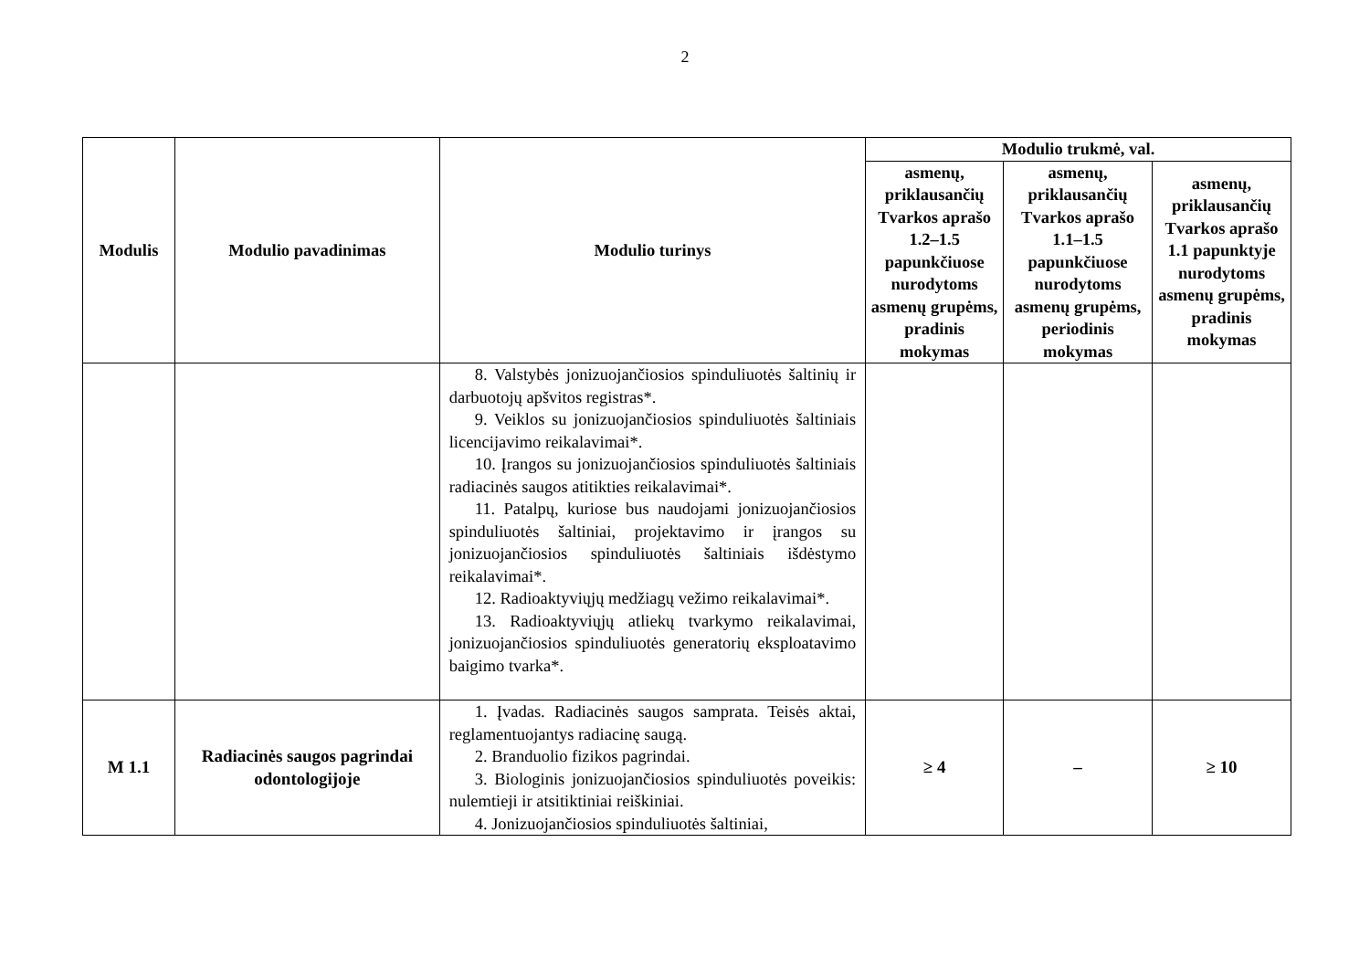2
| Modulis | Modulio pavadinimas | Modulio turinys | Modulio trukmė, val. | | |
| --- | --- | --- | --- | --- | --- |
| | | | asmenų, priklausančių Tvarkos aprašo 1.2–1.5 papunkčiuose nurodytoms asmenų grupėms, pradinis mokymas | asmenų, priklausančių Tvarkos aprašo 1.1–1.5 papunkčiuose nurodytoms asmenų grupėms, periodinis mokymas | asmenų, priklausančių Tvarkos aprašo 1.1 papunktyje nurodytoms asmenų grupėms, pradinis mokymas |
| | | 8. Valstybės jonizuojančiosios spinduliuotės šaltinių ir darbuotojų apšvitos registras*. 9. Veiklos su jonizuojančiosios spinduliuotės šaltiniais licencijavimo reikalavimai*. 10. Įrangos su jonizuojančiosios spinduliuotės šaltiniais radiacinės saugos atitikties reikalavimai*. 11. Patalpų, kuriose bus naudojami jonizuojančiosios spinduliuotės šaltiniai, projektavimo ir įrangos su jonizuojančiosios spinduliuotės šaltiniais išdėstymo reikalavimai*. 12. Radioaktyviųjų medžiagų vežimo reikalavimai*. 13. Radioaktyviųjų atliekų tvarkymo reikalavimai, jonizuojančiosios spinduliuotės generatorių eksploatavimo baigimo tvarka*. | | | |
| M 1.1 | Radiacinės saugos pagrindai odontologijoje | 1. Įvadas. Radiacinės saugos samprata. Teisės aktai, reglamentuojantys radiacinę saugą. 2. Branduolio fizikos pagrindai. 3. Biologinis jonizuojančiosios spinduliuotės poveikis: nulemtieji ir atsitiktiniai reiškiniai. 4. Jonizuojančiosios spinduliuotės šaltiniai, | ≥ 4 | – | ≥ 10 |